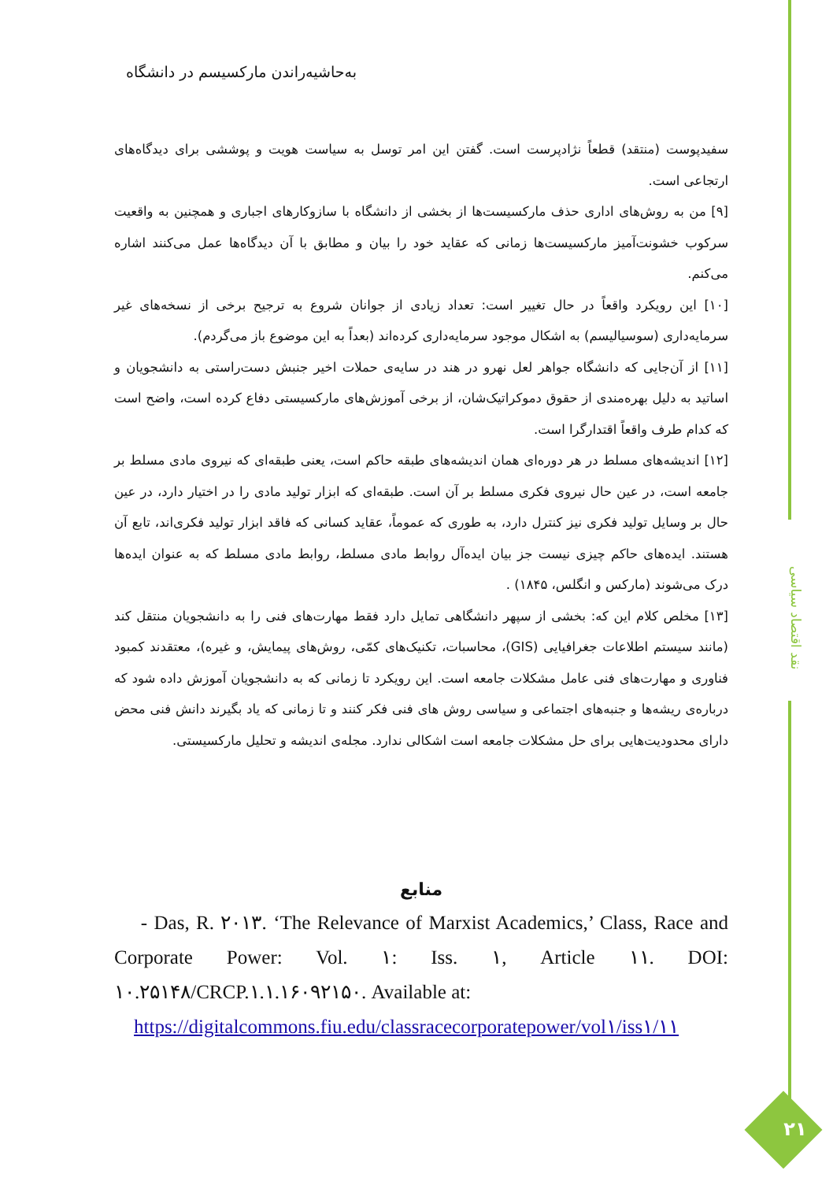نقد اقتصاد سیاسی
به‌حاشیه‌راندن مارکسیسم در دانشگاه
سفیدپوست (منتقد) قطعاً نژادپرست است. گفتن این امر توسل به سیاست هویت و پوششی برای دیدگاه‌های ارتجاعی است.
[۹] من به روش‌های اداری حذف مارکسیست‌ها از بخشی از دانشگاه با سازوکارهای اجباری و همچنین به واقعیت سرکوب خشونت‌آمیز مارکسیست‌ها زمانی که عقاید خود را بیان و مطابق با آن دیدگاه‌ها عمل می‌کنند اشاره می‌کنم.
[۱۰] این رویکرد واقعاً در حال تغییر است: تعداد زیادی از جوانان شروع به ترجیح برخی از نسخه‌های غیر سرمایه‌داری (سوسیالیسم) به اشکال موجود سرمایه‌داری کرده‌اند (بعداً به این موضوع باز می‌گردم).
[۱۱] از آن‌جایی که دانشگاه جواهر لعل نهرو در هند در سایه‌ی حملات اخیر جنبش دست‌راستی به دانشجویان و اساتید به دلیل بهره‌مندی از حقوق دموکراتیک‌شان، از برخی آموزش‌های مارکسیستی دفاع کرده است، واضح است که کدام طرف واقعاً اقتدارگرا است.
[۱۲] اندیشه‌های مسلط در هر دوره‌ای همان اندیشه‌های طبقه حاکم است، یعنی طبقه‌ای که نیروی مادی مسلط بر جامعه است، در عین حال نیروی فکری مسلط بر آن است. طبقه‌ای که ابزار تولید مادی را در اختیار دارد، در عین حال بر وسایل تولید فکری نیز کنترل دارد، به طوری که عموماً، عقاید کسانی که فاقد ابزار تولید فکری‌اند، تابع آن هستند. ایده‌های حاکم چیزی نیست جز بیان ایده‌آل روابط مادی مسلط، روابط مادی مسلط که به عنوان ایده‌ها درک می‌شوند (مارکس و انگلس، ۱۸۴۵) .
[۱۳] مخلص کلام این که: بخشی از سپهر دانشگاهی تمایل دارد فقط مهارت‌های فنی را به دانشجویان منتقل کند (مانند سیستم اطلاعات جغرافیایی (GIS)، محاسبات، تکنیک‌های کمّی، روش‌های پیمایش، و غیره)، معتقدند کمبود فناوری و مهارت‌های فنی عامل مشکلات جامعه است. این رویکرد تا زمانی که به دانشجویان آموزش داده شود که درباره‌ی ریشه‌ها و جنبه‌های اجتماعی و سیاسی روش های فنی فکر کنند و تا زمانی که یاد بگیرند دانش فنی محض دارای محدودیت‌هایی برای حل مشکلات جامعه است اشکالی ندارد. مجله‌ی اندیشه و تحلیل مارکسیستی.
منابع
- Das, R. ۲۰۱۳. ‘The Relevance of Marxist Academics,’ Class, Race and Corporate Power: Vol. ۱: Iss. ۱, Article ۱۱. DOI: ۱۰.۲۵۱۴۸/CRCP.۱.۱.۱۶۰۹۲۱۵۰. Available at:
https://digitalcommons.fiu.edu/classracecorporatepower/vol۱/iss۱/۱۱
۲۱